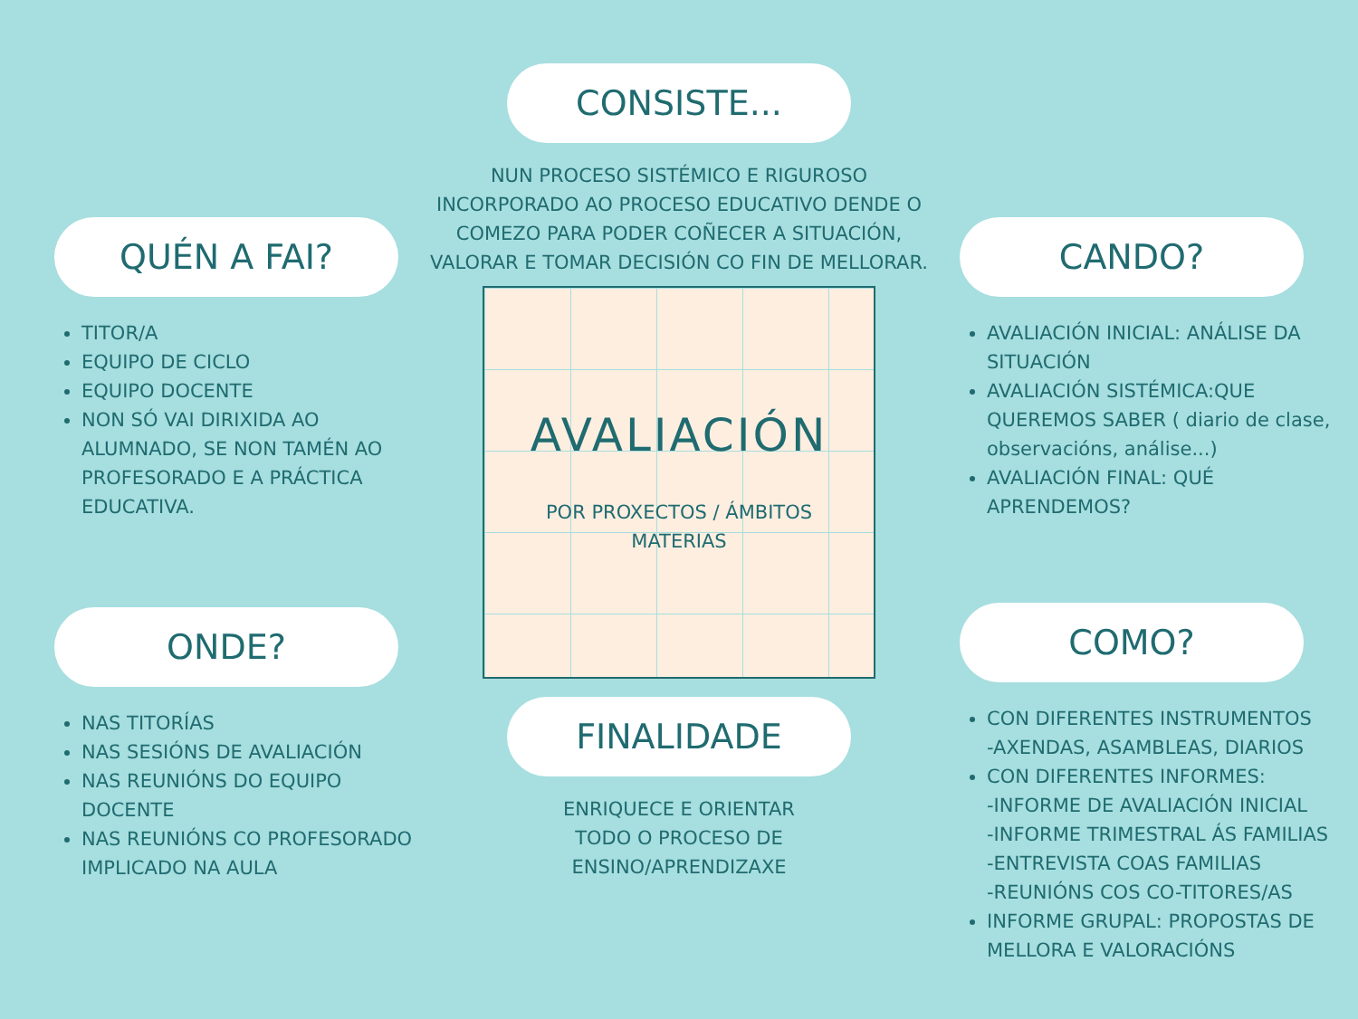QUÉN A FAI?
TITOR/A
EQUIPO DE CICLO
EQUIPO DOCENTE
NON SÓ VAI DIRIXIDA AO ALUMNADO, SE NON TAMÉN AO PROFESORADO E A PRÁCTICA EDUCATIVA.
ONDE?
NAS TITORÍAS
NAS SESIÓNS DE AVALIACIÓN
NAS REUNIÓNS DO EQUIPO DOCENTE
NAS REUNIÓNS CO PROFESORADO IMPLICADO NA AULA
CONSISTE...
NUN PROCESO SISTÉMICO E RIGUROSO INCORPORADO AO PROCESO EDUCATIVO DENDE O COMEZO PARA PODER COÑECER A SITUACIÓN, VALORAR E TOMAR DECISIÓN CO FIN DE MELLORAR.
AVALIACIÓN
POR PROXECTOS / ÁMBITOS
MATERIAS
FINALIDADE
ENRIQUECE E ORIENTAR
TODO O PROCESO DE
ENSINO/APRENDIZAXE
CANDO?
AVALIACIÓN INICIAL: ANÁLISE DA SITUACIÓN
AVALIACIÓN SISTÉMICA:QUE QUEREMOS SABER ( diario de clase, observacións, análise...)
AVALIACIÓN FINAL: QUÉ APRENDEMOS?
COMO?
CON DIFERENTES INSTRUMENTOS
-AXENDAS, ASAMBLEAS, DIARIOS
CON DIFERENTES INFORMES:
-INFORME DE AVALIACIÓN INICIAL
-INFORME TRIMESTRAL ÁS FAMILIAS
-ENTREVISTA COAS FAMILIAS
-REUNIÓNS COS CO-TITORES/AS
INFORME GRUPAL: PROPOSTAS DE MELLORA E VALORACIÓNS